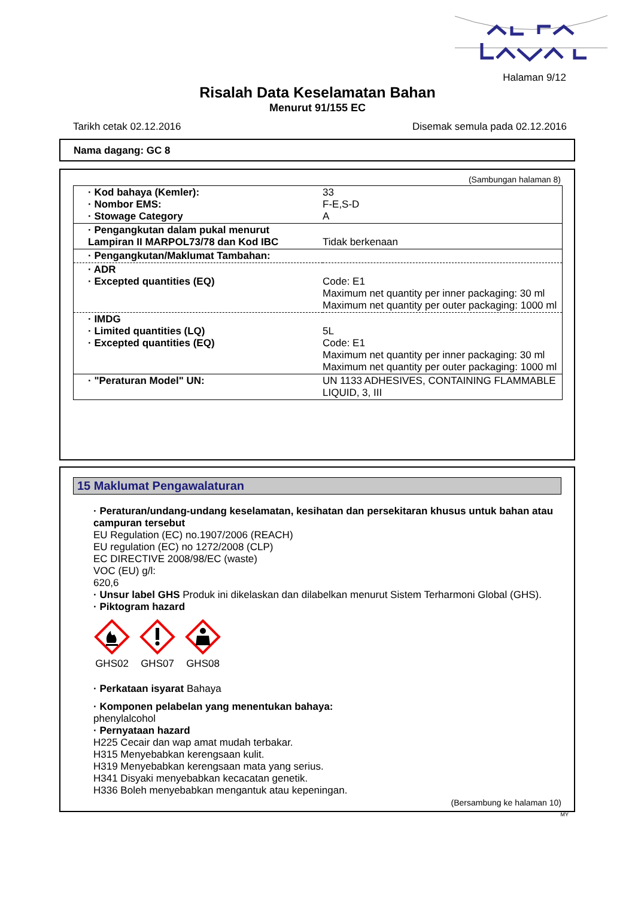Halaman 9/12
Risalah Data Keselamatan Bahan
Menurut 91/155 EC
Tarikh cetak 02.12.2016 Disemak semula pada 02.12.2016
Nama dagang: GC 8
(Sambungan halaman 8)
| · Kod bahaya (Kemler): · Nombor EMS: · Stowage Category | 33 F-E,S-D A |
| · Pengangkutan dalam pukal menurut Lampiran II MARPOL73/78 dan Kod IBC | Tidak berkenaan |
| · Pengangkutan/Maklumat Tambahan: | |
| · ADR · Excepted quantities (EQ) | Code: E1 Maximum net quantity per inner packaging: 30 ml Maximum net quantity per outer packaging: 1000 ml |
| · IMDG · Limited quantities (LQ) · Excepted quantities (EQ) | 5L Code: E1 Maximum net quantity per inner packaging: 30 ml Maximum net quantity per outer packaging: 1000 ml |
| · "Peraturan Model" UN: | UN 1133 ADHESIVES, CONTAINING FLAMMABLE LIQUID, 3, III |
15 Maklumat Pengawalaturan
· Peraturan/undang-undang keselamatan, kesihatan dan persekitaran khusus untuk bahan atau campuran tersebut
EU Regulation (EC) no.1907/2006 (REACH)
EU regulation (EC) no 1272/2008 (CLP)
EC DIRECTIVE 2008/98/EC (waste)
VOC (EU) g/l:
620,6
· Unsur label GHS Produk ini dikelaskan dan dilabelkan menurut Sistem Terharmoni Global (GHS).
· Piktogram hazard
GHS02
GHS07
GHS08
· Perkataan isyarat Bahaya
· Komponen pelabelan yang menentukan bahaya:
phenylalcohol
· Pernyataan hazard
H225 Cecair dan wap amat mudah terbakar.
H315 Menyebabkan kerengsaan kulit.
H319 Menyebabkan kerengsaan mata yang serius.
H341 Disyaki menyebabkan kecacatan genetik.
H336 Boleh menyebabkan mengantuk atau kepeningan.
(Bersambung ke halaman 10)
MY